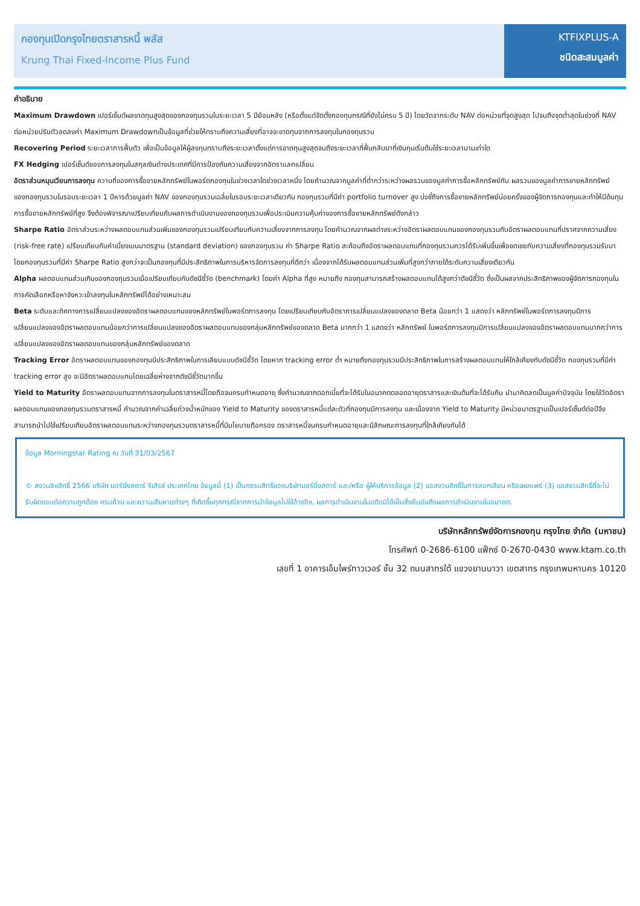กองทุนเปิดกรุงไทยตราสารหนี้ พลัส
Krung Thai Fixed-Income Plus Fund
KTFIXPLUS-A
ชนิดสะสมมูลค่า
คำอธิบาย
Maximum Drawdown เปอร์เซ็นต์ผลขาดทุนสูงสุดของกองทุนรวมในระยะเวลา 5 ปีย้อนหลัง (หรือตั้งแต่จัดตั้งกองทุนกรณีที่ยังไม่ครบ 5 ปี) โดยวัดจากระดับ NAV ต่อหน่วยที่จุดสูงสุด ไปจนถึงจุดต่ำสุดในช่วงที่ NAV ต่อหน่วยปรับตัวลดลงค่า Maximum Drawdownเป็นข้อมูลที่ช่วยให้ทราบถึงความเสี่ยงที่อาจจะขาดทุนจากการลงทุนในกองทุนรวม
Recovering Period ระยะเวลาการฟื้นตัว เพื่อเป็นข้อมูลให้ผู้ลงทุนทราบถึงระยะเวลาตั้งแต่การขาดทุนสูงสุดจนถึงระยะเวลาที่ฟื้นกลับมาที่เงินทุนเริ่มต้นใช้ระยะเวลานานเท่าใด
FX Hedging เปอร์เซ็นต์ของการลงทุนในสกุลเงินต่างประเทศที่มีการป้องกันความเสี่ยงจากอัตราแลกเปลี่ยน
อัตราส่วนหมุนเวียนการลงทุน ความถี่ของการซื้อขายหลักทรัพย์ในพอร์ตกองทุนในช่วงเวลาใดช่วงเวลาหนึ่ง โดยคำนวณจากมูลค่าที่ต่ำกว่าระหว่างผลรวมของมูลค่าการซื้อหลักทรัพย์กับ ผลรวมของมูลค่าการขายหลักทรัพย์ของกองทุนรวมในรอบระยะเวลา 1 ปีหารด้วยมูลค่า NAV ของกองทุนรวมเฉลี่ยในรอบระยะเวลาเดียวกัน กองทุนรวมที่มีค่า portfolio turnover สูง บ่งชี้ถึงการซื้อขายหลักทรัพย์บ่อยครั้งของผู้จัดการกองทุนและทำให้มีต้นทุนการซื้อขายหลักทรัพย์ที่สูง จึงต้องพิจารณาเปรียบเทียบกับผลการดำเนินงานของกองทุนรวมเพื่อประเมินความคุ้มค่าของการซื้อขายหลักทรัพย์ดังกล่าว
Sharpe Ratio อัตราส่วนระหว่างผลตอบแทนส่วนเพิ่มของกองทุนรวมเปรียบเทียบกับความเสี่ยงจากการลงทุน โดยคำนวณจากผลต่างระหว่างอัตราผลตอบแทนของกองทุนรวมกับอัตราผลตอบแทนที่ปราศจากความเสี่ยง (risk-free rate) เปรียบเทียบกับค่าเบี่ยงเบนมาตรฐาน (standard deviation) ของกองทุนรวม ค่า Sharpe Ratio สะท้อนถึงอัตราผลตอบแทนที่กองทุนรวมควรได้รับเพิ่มขึ้นเพื่อชดเชยกับความเสี่ยงที่กองทุนรวมรับมา โดยกองทุนรวมที่มีค่า Sharpe Ratio สูงกว่าจะเป็นกองทุนที่มีประสิทธิภาพในการบริหารจัดการลงทุนที่ดีกว่า เนื่องจากได้รับผลตอบแทนส่วนเพิ่มที่สูงกว่าภายใต้ระดับความเสี่ยงเดียวกัน
Alpha ผลตอบแทนส่วนเกินของกองทุนรวมเมื่อเปรียบเทียบกับดัชนีชี้วัด (benchmark) โดยค่า Alpha ที่สูง หมายถึง กองทุนสามารถสร้างผลตอบแทนได้สูงกว่าดัชนีชี้วัด ซึ่งเป็นผลจากประสิทธิภาพของผู้จัดการกองทุนในการคัดเลือกหรือหาจังหวะเข้าลงทุนในหลักทรัพย์ได้อย่างเหมาะสม
Beta ระดับและทิศทางการเปลี่ยนแปลงของอัตราผลตอบแทนของหลักทรัพย์ในพอร์ตการลงทุน โดยเปรียบเทียบกับอัตราการเปลี่ยนแปลงของตลาด Beta น้อยกว่า 1 แสดงว่า หลักทรัพย์ในพอร์ตการลงทุนมีการเปลี่ยนแปลงของอัตราผลตอบแทนน้อยกว่าการเปลี่ยนแปลงของอัตราผลตอบแทนของกลุ่มหลักทรัพย์ของตลาด Beta มากกว่า 1 แสดงว่า หลักทรัพย์ ในพอร์ตการลงทุนมีการเปลี่ยนแปลงของอัตราผลตอบแทนมากกว่าการเปลี่ยนแปลงของอัตราผลตอบแทนของกลุ่มหลักทรัพย์ของตลาด
Tracking Error อัตราผลตอบแทนของกองทุนมีประสิทธิภาพในการเลียนแบบดัชนีชี้วัด โดยหาก tracking error ต่ำ หมายถึงกองทุนรวมมีประสิทธิภาพในการสร้างผลตอบแทนให้ใกล้เคียงกับดัชนีชี้วัด กองทุนรวมที่มีค่า tracking error สูง จะมีอัตราผลตอบแทนโดยเฉลี่ยห่างจากดัชนีชี้วัดมากขึ้น
Yield to Maturity อัตราผลตอบแทนจากการลงทุนในตราสารหนี้โดยถือจนครบกำหนดอายุ ซึ่งคำนวณจากดอกเบี้ยที่จะได้รับในอนาคตตลอดอายุตราสารและเงินต้นที่จะได้รับคืน นำมาคิดลดเป็นมูลค่าปัจจุบัน โดยใช้วัดอัตราผลตอบแทนของกองทุนรวมตราสารหนี้ คำนวณจากค่าเฉลี่ยถ่วงน้ำหนักของ Yield to Maturity ของตราสารหนี้แต่ละตัวที่กองทุนมีการลงทุน และเนื่องจาก Yield to Maturity มีหน่วยมาตรฐานเป็นเปอร์เซ็นต์ต่อปีจึงสามารถนำไปใช้เปรียบเทียบอัตราผลตอบแทนระหว่างกองทุนรวมตราสารหนี้ที่มีนโยบายถือครอง ตราสารหนี้จนครบกำหนดอายุและมีลักษณะการลงทุนที่ใกล้เคียงกันได้
ข้อมูล Morningstar Rating ณ วันที่ 31/03/2567
© สงวนลิขสิทธิ์ 2566 บริษัท มอร์นิ่งสตาร์ รีเสิรช์ ประเทศไทย ข้อมูลนี้ (1) เป็นกรรมสิทธิ์ของบริษัทมอร์นิ่งสตาร์ และ/หรือ ผู้ให้บริการข้อมูล (2) ขอสงวนสิทธิ์ในการลอกเลียน หรือเผยแพร่ (3) ขอสงวนสิทธิ์ที่จะไม่รับผิดชอบต่อความถูกต้อง ครบถ้วน และความเสียหายต่างๆ ที่เกิดขึ้นทุกกรณีจากการนำข้อมูลไปใช้อ้างอิง, ผลการดำเนินงานในอดีตมิได้เป็นสิ่งยืนยันถึงผลการดำเนินงานในอนาคต.
บริษัทหลักทรัพย์จัดการกองทุน กรุงไทย จำกัด (มหาชน)
โทรศัพท์ 0-2686-6100 แฟ็กซ์ 0-2670-0430 www.ktam.co.th
เลขที่ 1 อาคารเอ็มไพร์ทาวเวอร์ ชั้น 32 ถนนสาทรใต้ แขวงยานนาวา เขตสาทร กรุงเทพมหานคร 10120